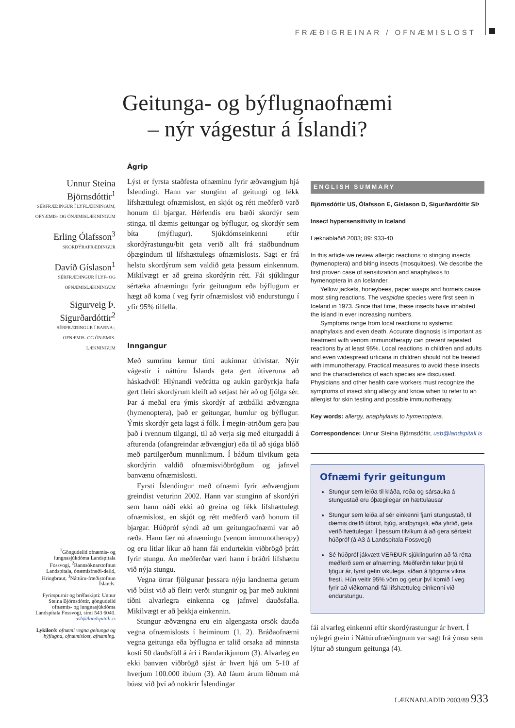FRÆÐIGREINAR / OFNÆMISLOST
Geitunga- og býflugnaofnæmi
– nýr vágestur á Íslandi?
Unnur Steina Björnsdóttir<sup>1</sup>
SÉRFRÆÐINGUR Í LYFLÆKNINGUM, OFNÆMIS- OG ÓNÆMISLÆKNINGUM
Erling Ólafsson<sup>3</sup>
SKORDÝRAFRÆÐINGUR
Davíð Gíslason<sup>1</sup>
SÉRFRÆÐINGUR Í LYF- OG OFNÆMISLÆKNINGUM
Sigurveig Þ. Sigurðardóttir<sup>2</sup>
SÉRFRÆÐINGUR Í BARNA-, OFNÆMIS- OG ÓNÆMIS-LÆKNINGUM
<sup>1</sup> Göngudeild ofnæmis- og lungnasjúkdóma Landspítala Fossvogi, <sup>2</sup>Rannsóknarstofnun Landspítala, ónæmisfræði-deild, Hringbraut, <sup>3</sup>Náttúru-fræðistofnun Íslands.
Fyrirspurnir og bréfaskipti: Unnur Steina Björnsdóttir, göngudeild ofnæmis- og lungnasjúkdóma Landspítala Fossvogi, sími 543 6040. usb@landspitali.is
Lykilorð: ofnæmi vegna geitunga og býflugna, ofnæmislost, afnæming.
Ágrip
Lýst er fyrsta staðfesta ofnæminu fyrir æðvængjum hjá Íslendingi. Hann var stunginn af geitungi og fékk lífshættulegt ofnæmislost, en skjót og rétt meðferð varð honum til bjargar. Hérlendis eru bæði skordýr sem stinga, til dæmis geitungar og býflugur, og skordýr sem bíta (mýflugur). Sjúkdómseinkenni eftir skordýrastungu/bit geta verið allt frá staðbundnum óþægindum til lífshættulegs ofnæmislosts. Sagt er frá helstu skordýrum sem valdið geta þessum einkennum. Mikilvægt er að greina skordýrin rétt. Fái sjúklingur sértæka afnæmingu fyrir geitungum eða býflugum er hægt að koma í veg fyrir ofnæmislost við endurstungu í yfir 95% tilfella.
Inngangur
Með sumrinu kemur tími aukinnar útivistar. Nýir vágestir í náttúru Íslands geta gert útiveruna að háskadvöl! Hlýnandi veðrátta og aukin garðyrkja hafa gert fleiri skordýrum kleift að setjast hér að og fjölga sér. Þar á meðal eru ýmis skordýr af ættbálki æðvængna (hymenoptera), það er geitungar, humlur og býflugur. Ýmis skordýr geta lagst á fólk. Í megin-atriðum gera þau það í tvennum tilgangi, til að verja sig með eiturgaddi á afturenda (ofangreindar æðvængjur) eða til að sjúga blóð með partilgerðum munnlimum. Í báðum tilvikum geta skordýrin valdið ofnæmisviðbrögðum og jafnvel banvænu ofnæmislosti.
Fyrsti Íslendingur með ofnæmi fyrir æðvængjum greindist veturinn 2002. Hann var stunginn af skordýri sem hann náði ekki að greina og fékk lífshættulegt ofnæmislost, en skjót og rétt meðferð varð honum til bjargar. Húðpróf sýndi að um geitungaofnæmi var að ræða. Hann fær nú afnæmingu (venom immunotherapy) og eru litlar líkur að hann fái endurtekin viðbrögð þrátt fyrir stungu. Án meðferðar væri hann í bráðri lífshættu við nýja stungu.
Vegna örrar fjölgunar þessara nýju landnema getum við búist við að fleiri verði stungnir og þar með aukinni tíðni alvarlegra einkenna og jafnvel dauðsfalla. Mikilvægt er að þekkja einkennin.
Stungur æðvængna eru ein algengasta orsök dauða vegna ofnæmislosts í heiminum (1, 2). Bráðaofnæmi vegna geitunga eða býflugna er talið orsaka að minnsta kosti 50 dauðsföll á ári í Bandaríkjunum (3). Alvarleg en ekki banvæn viðbrögð sjást ár hvert hjá um 5-10 af hverjum 100.000 íbúum (3). Að fáum árum liðnum má búast við því að nokkrir Íslendingar
ENGLISH SUMMARY
Björnsdóttir US, Ólafsson E, Gíslason D, Sigurðardóttir SÞ
Insect hypersensitivity in Iceland
Læknablaðið 2003; 89: 933-40
In this article we review allergic reactions to stinging insects (hymenoptera) and biting insects (mosquitoes). We describe the first proven case of sensitization and anaphylaxis to hymenoptera in an Icelander.
Yellow jackets, honeybees, paper wasps and hornets cause most sting reactions. The vespidae species were first seen in Iceland in 1973. Since that time, these insects have inhabited the island in ever increasing numbers.
Symptoms range from local reactions to systemic anaphylaxis and even death. Accurate diagnosis is important as treatment with venom immunotherapy can prevent repeated reactions by at least 95%. Local reactions in children and adults and even widespread urticaria in children should not be treated with immunotherapy. Practical measures to avoid these insects and the characteristics of each species are discussed. Physicians and other health care workers must recognize the symptoms of insect sting allergy and know when to refer to an allergist for skin testing and possible immunotherapy.
Key words: allergy, anaphylaxis to hymenoptera.
Correspondence: Unnur Steina Björnsdóttir, usb@landspitali.is
Ofnæmi fyrir geitungum
Stungur sem leiða til kláða, roða og sársauka á stungustað eru óþægilegar en hættulausar
Stungur sem leiða af sér einkenni fjarri stungustað, til dæmis dreifð útbrot, bjúg, andþyngsli, eða yfirlið, geta verið hættulegar. Í þessum tilvikum á að gera sértækt húðpróf (á A3 á Landspítala Fossvogi)
Sé húðpróf jákvætt VERÐUR sjúklingurinn að fá rétta meðferð sem er afnæming. Meðferðin tekur þrjú til fjögur ár, fyrst gefin vikulega, síðan á fjögurra vikna fresti. Hún veitir 95% vörn og getur því komið í veg fyrir að viðkomandi fái lífshættuleg einkenni við endurstungu.
fái alvarleg einkenni eftir skordýrastungur ár hvert. Í nýlegri grein í Náttúrufræðingnum var sagt frá ýmsu sem lýtur að stungum geitunga (4).
LÆKNABLAÐIÐ 2003/89 933